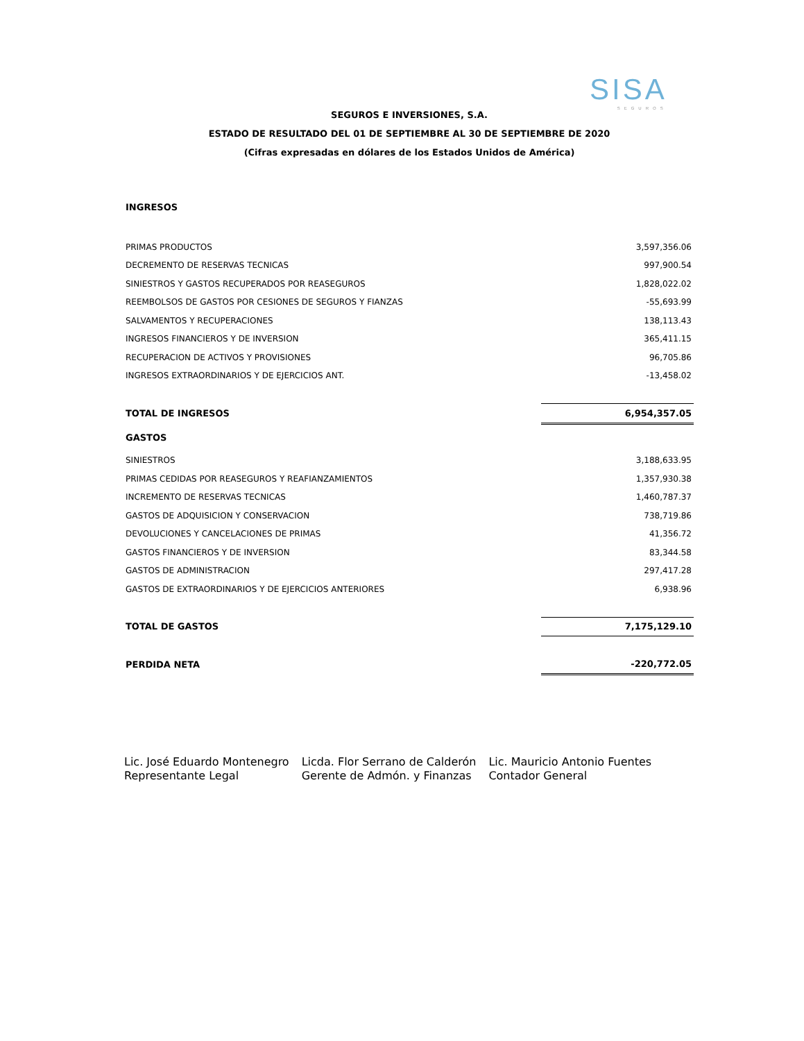SISA
SEGUROS
SEGUROS E INVERSIONES, S.A.
ESTADO DE RESULTADO DEL 01 DE SEPTIEMBRE AL 30 DE SEPTIEMBRE DE 2020
(Cifras expresadas en dólares de los Estados Unidos de América)
| INGRESOS | |
| PRIMAS PRODUCTOS | 3,597,356.06 |
| DECREMENTO DE RESERVAS TECNICAS | 997,900.54 |
| SINIESTROS Y GASTOS RECUPERADOS POR REASEGUROS | 1,828,022.02 |
| REEMBOLSOS DE GASTOS POR CESIONES DE SEGUROS Y FIANZAS | -55,693.99 |
| SALVAMENTOS Y RECUPERACIONES | 138,113.43 |
| INGRESOS FINANCIEROS Y DE INVERSION | 365,411.15 |
| RECUPERACION DE ACTIVOS Y PROVISIONES | 96,705.86 |
| INGRESOS EXTRAORDINARIOS Y DE EJERCICIOS ANT. | -13,458.02 |
| TOTAL DE INGRESOS | 6,954,357.05 |
| GASTOS | |
| SINIESTROS | 3,188,633.95 |
| PRIMAS CEDIDAS POR REASEGUROS Y REAFIANZAMIENTOS | 1,357,930.38 |
| INCREMENTO DE RESERVAS TECNICAS | 1,460,787.37 |
| GASTOS DE ADQUISICION Y CONSERVACION | 738,719.86 |
| DEVOLUCIONES Y CANCELACIONES DE PRIMAS | 41,356.72 |
| GASTOS FINANCIEROS Y DE INVERSION | 83,344.58 |
| GASTOS DE ADMINISTRACION | 297,417.28 |
| GASTOS DE EXTRAORDINARIOS Y DE EJERCICIOS ANTERIORES | 6,938.96 |
| TOTAL DE GASTOS | 7,175,129.10 |
| PERDIDA NETA | -220,772.05 |
Lic. José Eduardo Montenegro
Representante Legal
Licda. Flor Serrano de Calderón
Gerente de Admón. y Finanzas
Lic. Mauricio Antonio Fuentes
Contador General